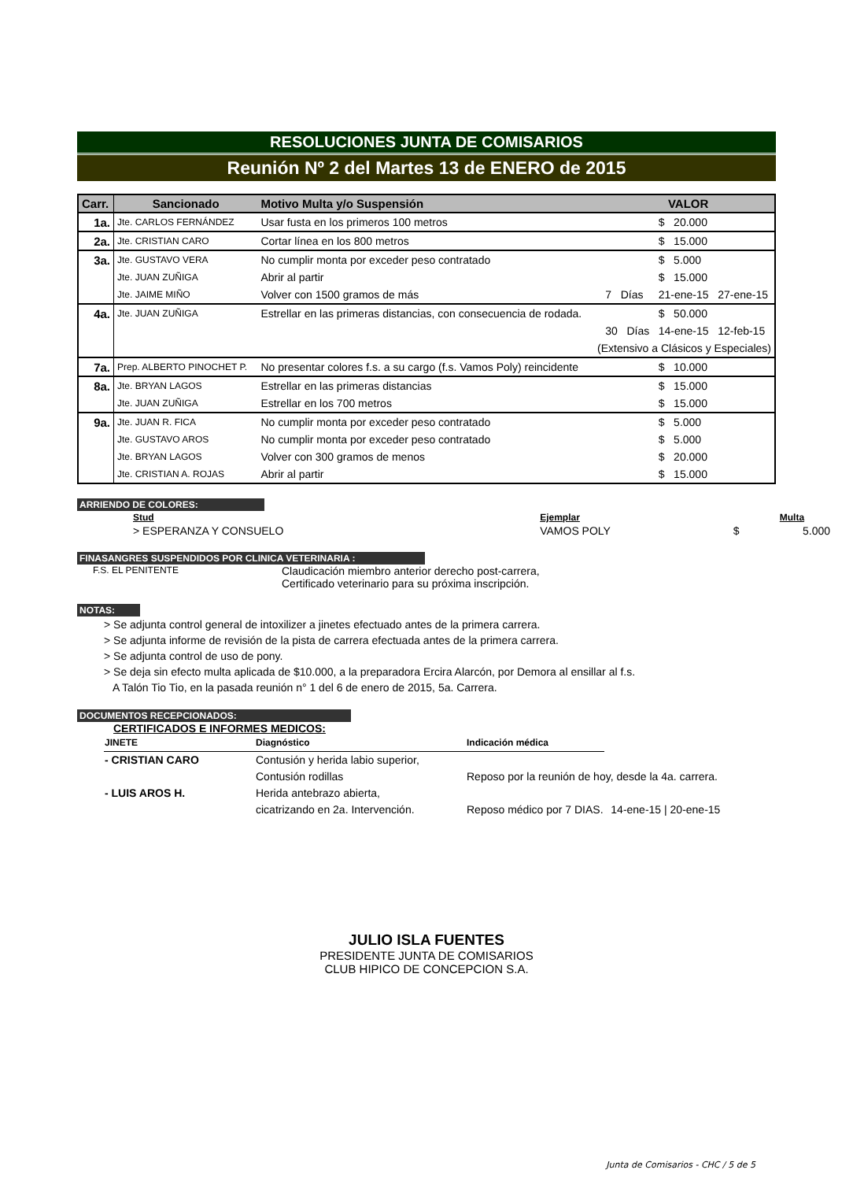RESOLUCIONES JUNTA DE COMISARIOS
Reunión Nº 2 del Martes 13 de ENERO de 2015
| Carr. | Sancionado | Motivo Multa y/o Suspensión | VALOR | | |
| --- | --- | --- | --- | --- | --- |
| 1a. | Jte. CARLOS FERNÁNDEZ | Usar fusta en los primeros 100 metros | | $ 20.000 | |
| 2a. | Jte. CRISTIAN CARO | Cortar línea en los 800 metros | | $ 15.000 | |
| 3a. | Jte. GUSTAVO VERA | No cumplir monta por exceder peso contratado | | $ 5.000 | |
| | Jte. JUAN ZUÑIGA | Abrir al partir | | $ 15.000 | |
| | Jte. JAIME MIÑO | Volver con 1500 gramos de más | 7 Días | 21-ene-15 | 27-ene-15 |
| 4a. | Jte. JUAN ZUÑIGA | Estrellar en las primeras distancias, con consecuencia de rodada. | | $ 50.000 | |
| | | | 30 Días | 14-ene-15 | 12-feb-15 |
| | | (Extensivo a Clásicos y Especiales) | | | |
| 7a. | Prep. ALBERTO PINOCHET P. | No presentar colores f.s. a su cargo (f.s. Vamos Poly) reincidente | | $ 10.000 | |
| 8a. | Jte. BRYAN LAGOS | Estrellar en las primeras distancias | | $ 15.000 | |
| | Jte. JUAN ZUÑIGA | Estrellar en los 700 metros | | $ 15.000 | |
| 9a. | Jte. JUAN R. FICA | No cumplir monta por exceder peso contratado | | $ 5.000 | |
| | Jte. GUSTAVO AROS | No cumplir monta por exceder peso contratado | | $ 5.000 | |
| | Jte. BRYAN LAGOS | Volver con 300 gramos de menos | | $ 20.000 | |
| | Jte. CRISTIAN A. ROJAS | Abrir al partir | | $ 15.000 | |
ARRIENDO DE COLORES:
| Stud | Ejemplar | | Multa |
| --- | --- | --- | --- |
| > ESPERANZA Y CONSUELO | VAMOS POLY | $ | 5.000 |
FINASANGRES SUSPENDIDOS POR CLINICA VETERINARIA :
F.S. EL PENITENTE
Claudicación miembro anterior derecho post-carrera,
Certificado veterinario para su próxima inscripción.
NOTAS:
> Se adjunta control general de intoxilizer a jinetes efectuado antes de la primera carrera.
> Se adjunta informe de revisión de la pista de carrera efectuada antes de la primera carrera.
> Se adjunta control de uso de pony.
> Se deja sin efecto multa aplicada de $10.000, a la preparadora Ercira Alarcón, por Demora al ensillar al f.s.
A Talón Tio Tio, en la pasada reunión n° 1 del 6 de enero de 2015, 5a. Carrera.
DOCUMENTOS RECEPCIONADOS:
CERTIFICADOS E INFORMES MEDICOS:
| JINETE | Diagnóstico | Indicación médica | |
| - CRISTIAN CARO | Contusión y herida labio superior, | | |
| | Contusión rodillas | Reposo por la reunión de hoy, desde la 4a. carrera. | |
| - LUIS AROS H. | Herida antebrazo abierta, | | |
| | cicatrizando en 2a. Intervención. | Reposo médico por 7 DIAS. | 14-ene-15 / 20-ene-15 |
JULIO ISLA FUENTES
PRESIDENTE JUNTA DE COMISARIOS
CLUB HIPICO DE CONCEPCION S.A.
Junta de Comisarios - CHC / 5 de 5